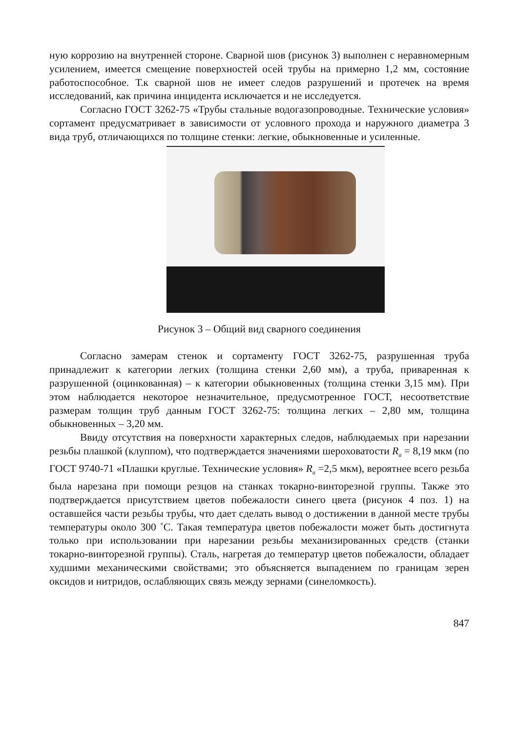ную коррозию на внутренней стороне. Сварной шов (рисунок 3) выполнен с неравномерным усилением, имеется смещение поверхностей осей трубы на примерно 1,2 мм, состояние работоспособное. Т.к сварной шов не имеет следов разрушений и протечек на время исследований, как причина инцидента исключается и не исследуется.
Согласно ГОСТ 3262-75 «Трубы стальные водогазопроводные. Технические условия» сортамент предусматривает в зависимости от условного прохода и наружного диаметра 3 вида труб, отличающихся по толщине стенки: легкие, обыкновенные и усиленные.
Рисунок 3 – Общий вид сварного соединения
Согласно замерам стенок и сортаменту ГОСТ 3262-75, разрушенная труба принадлежит к категории легких (толщина стенки 2,60 мм), а труба, приваренная к разрушенной (оцинкованная) – к категории обыкновенных (толщина стенки 3,15 мм). При этом наблюдается некоторое незначительное, предусмотренное ГОСТ, несоответствие размерам толщин труб данным ГОСТ 3262-75: толщина легких – 2,80 мм, толщина обыкновенных – 3,20 мм.
Ввиду отсутствия на поверхности характерных следов, наблюдаемых при нарезании резьбы плашкой (клуппом), что подтверждается значениями шероховатости R<sub>a</sub> = 8,19 мкм (по ГОСТ 9740-71 «Плашки круглые. Технические условия» R<sub>a</sub> =2,5 мкм), вероятнее всего резьба была нарезана при помощи резцов на станках токарно-винторезной группы. Также это подтверждается присутствием цветов побежалости синего цвета (рисунок 4 поз. 1) на оставшейся части резьбы трубы, что дает сделать вывод о достижении в данной месте трубы температуры около 300 ˚С. Такая температура цветов побежалости может быть достигнута только при использовании при нарезании резьбы механизированных средств (станки токарно-винторезной группы). Сталь, нагретая до температур цветов побежалости, обладает худшими механическими свойствами; это объясняется выпадением по границам зерен оксидов и нитридов, ослабляющих связь между зернами (синеломкость).
847